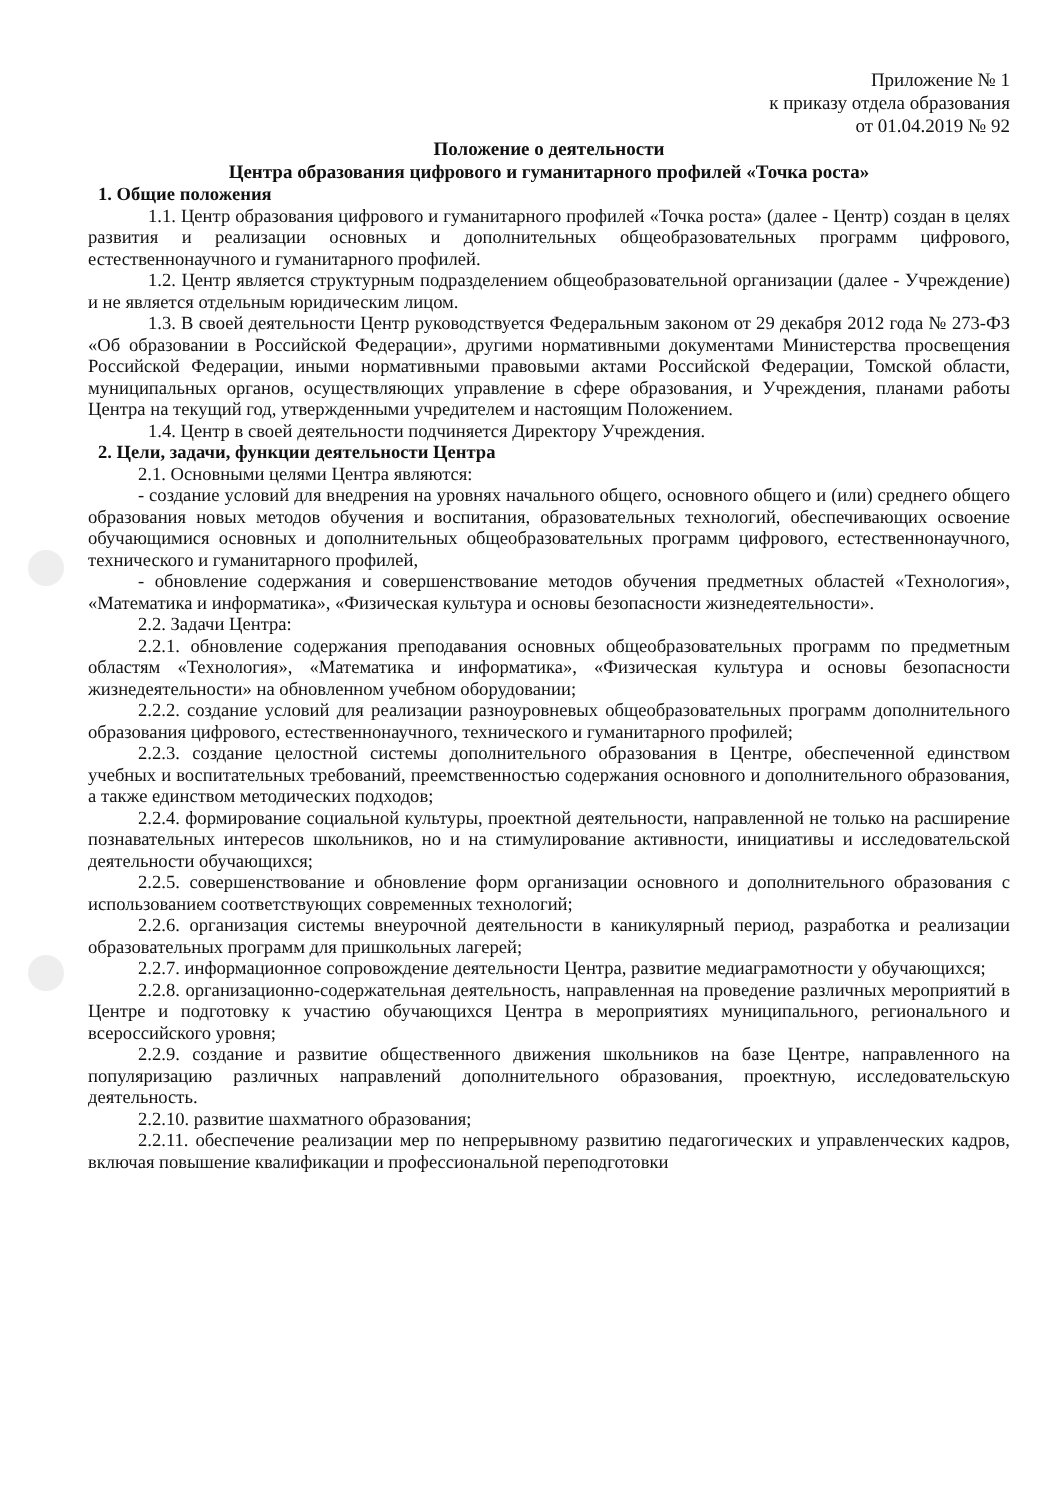Приложение № 1
к приказу отдела образования
от 01.04.2019 № 92
Положение о деятельности
Центра образования цифрового и гуманитарного профилей «Точка роста»
1. Общие положения
1.1. Центр образования цифрового и гуманитарного профилей «Точка роста» (далее - Центр) создан в целях развития и реализации основных и дополнительных общеобразовательных программ цифрового, естественнонаучного и гуманитарного профилей.
1.2. Центр является структурным подразделением общеобразовательной организации (далее - Учреждение) и не является отдельным юридическим лицом.
1.3. В своей деятельности Центр руководствуется Федеральным законом от 29 декабря 2012 года № 273-ФЗ «Об образовании в Российской Федерации», другими нормативными документами Министерства просвещения Российской Федерации, иными нормативными правовыми актами Российской Федерации, Томской области, муниципальных органов, осуществляющих управление в сфере образования, и Учреждения, планами работы Центра на текущий год, утвержденными учредителем и настоящим Положением.
1.4. Центр в своей деятельности подчиняется Директору Учреждения.
2. Цели, задачи, функции деятельности Центра
2.1. Основными целями Центра являются:
- создание условий для внедрения на уровнях начального общего, основного общего и (или) среднего общего образования новых методов обучения и воспитания, образовательных технологий, обеспечивающих освоение обучающимися основных и дополнительных общеобразовательных программ цифрового, естественнонаучного, технического и гуманитарного профилей,
- обновление содержания и совершенствование методов обучения предметных областей «Технология», «Математика и информатика», «Физическая культура и основы безопасности жизнедеятельности».
2.2. Задачи Центра:
2.2.1. обновление содержания преподавания основных общеобразовательных программ по предметным областям «Технология», «Математика и информатика», «Физическая культура и основы безопасности жизнедеятельности» на обновленном учебном оборудовании;
2.2.2. создание условий для реализации разноуровневых общеобразовательных программ дополнительного образования цифрового, естественнонаучного, технического и гуманитарного профилей;
2.2.3. создание целостной системы дополнительного образования в Центре, обеспеченной единством учебных и воспитательных требований, преемственностью содержания основного и дополнительного образования, а также единством методических подходов;
2.2.4. формирование социальной культуры, проектной деятельности, направленной не только на расширение познавательных интересов школьников, но и на стимулирование активности, инициативы и исследовательской деятельности обучающихся;
2.2.5. совершенствование и обновление форм организации основного и дополнительного образования с использованием соответствующих современных технологий;
2.2.6. организация системы внеурочной деятельности в каникулярный период, разработка и реализации образовательных программ для пришкольных лагерей;
2.2.7. информационное сопровождение деятельности Центра, развитие медиаграмотности у обучающихся;
2.2.8. организационно-содержательная деятельность, направленная на проведение различных мероприятий в Центре и подготовку к участию обучающихся Центра в мероприятиях муниципального, регионального и всероссийского уровня;
2.2.9. создание и развитие общественного движения школьников на базе Центре, направленного на популяризацию различных направлений дополнительного образования, проектную, исследовательскую деятельность.
2.2.10. развитие шахматного образования;
2.2.11. обеспечение реализации мер по непрерывному развитию педагогических и управленческих кадров, включая повышение квалификации и профессиональной переподготовки